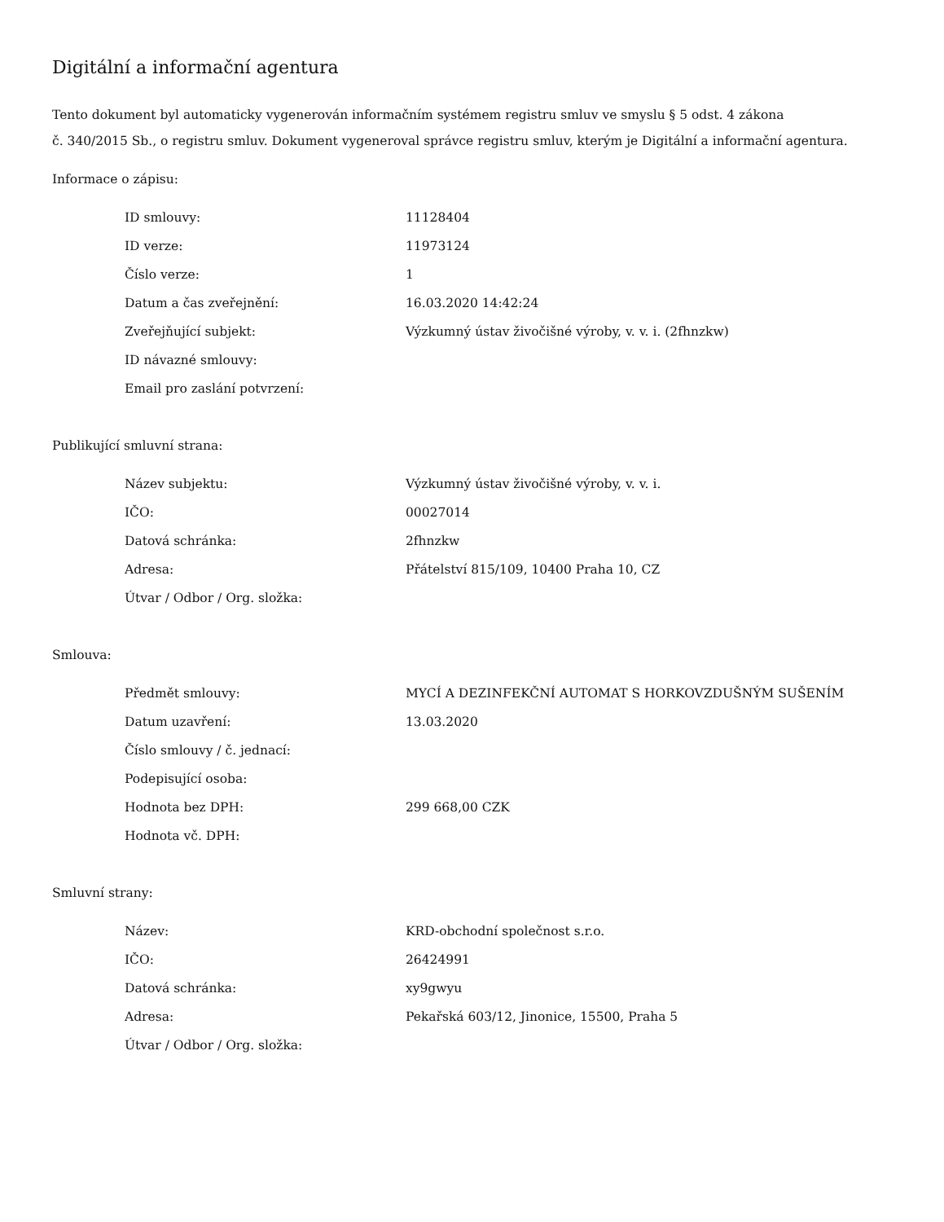Digitální a informační agentura
Tento dokument byl automaticky vygenerován informačním systémem registru smluv ve smyslu § 5 odst. 4 zákona
č. 340/2015 Sb., o registru smluv. Dokument vygeneroval správce registru smluv, kterým je Digitální a informační agentura.
Informace o zápisu:
| ID smlouvy: | 11128404 |
| ID verze: | 11973124 |
| Číslo verze: | 1 |
| Datum a čas zveřejnění: | 16.03.2020 14:42:24 |
| Zveřejňující subjekt: | Výzkumný ústav živočišné výroby, v. v. i. (2fhnzkw) |
| ID návazné smlouvy: | |
| Email pro zaslání potvrzení: | |
Publikující smluvní strana:
| Název subjektu: | Výzkumný ústav živočišné výroby, v. v. i. |
| IČO: | 00027014 |
| Datová schránka: | 2fhnzkw |
| Adresa: | Přátelství 815/109, 10400 Praha 10, CZ |
| Útvar / Odbor / Org. složka: | |
Smlouva:
| Předmět smlouvy: | MYCÍ A DEZINFEKČNÍ AUTOMAT S HORKOVZDUŠNÝM SUŠENÍM |
| Datum uzavření: | 13.03.2020 |
| Číslo smlouvy / č. jednací: | |
| Podepisující osoba: | |
| Hodnota bez DPH: | 299 668,00 CZK |
| Hodnota vč. DPH: | |
Smluvní strany:
| Název: | KRD-obchodní společnost s.r.o. |
| IČO: | 26424991 |
| Datová schránka: | xy9gwyu |
| Adresa: | Pekařská 603/12, Jinonice, 15500, Praha 5 |
| Útvar / Odbor / Org. složka: | |